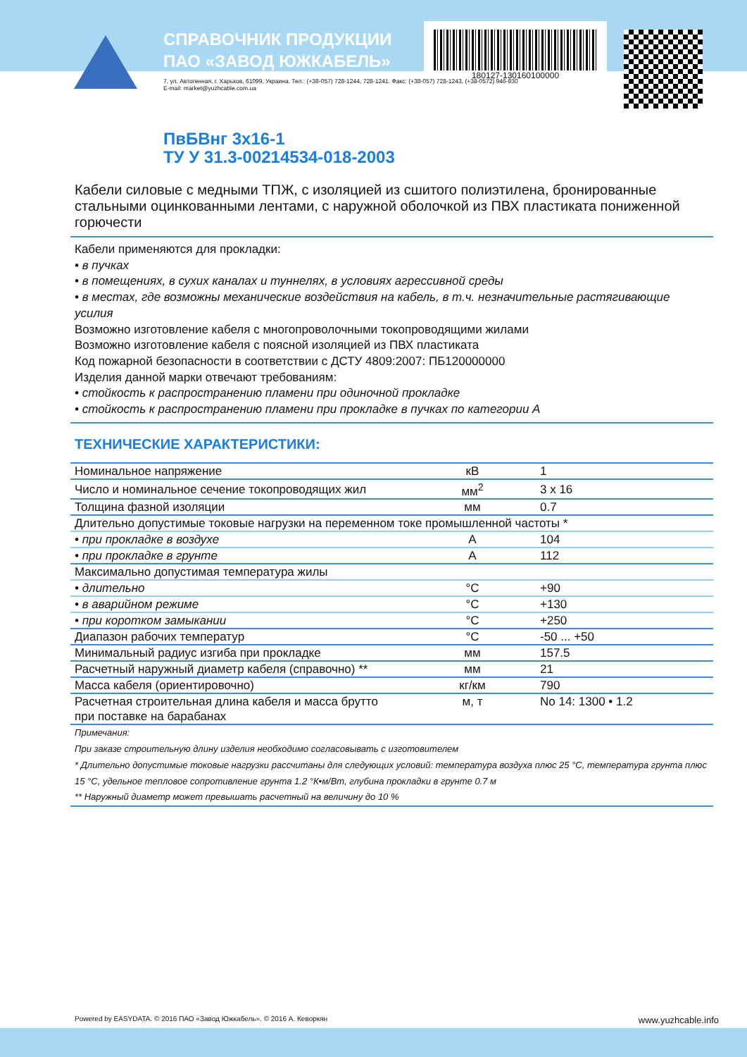СПРАВОЧНИК ПРОДУКЦИИ
ПАО «ЗАВОД ЮЖКАБЕЛЬ»
7, ул. Автогенная, г. Харьков, 61099, Украина. Тел.: (+38-057) 728-1244, 728-1241. Факс: (+38-057) 728-1243, (+38-0572) 946-830
E-mail: market@yuzhcable.com.ua
180127-130160100000
ПвБВнг 3х16-1
ТУ У 31.3-00214534-018-2003
Кабели силовые с медными ТПЖ, с изоляцией из сшитого полиэтилена, бронированные стальными оцинкованными лентами, с наружной оболочкой из ПВХ пластиката пониженной горючести
Кабели применяются для прокладки:
• в пучках
• в помещениях, в сухих каналах и туннелях, в условиях агрессивной среды
• в местах, где возможны механические воздействия на кабель, в т.ч. незначительные растягивающие усилия
Возможно изготовление кабеля с многопроволочными токопроводящими жилами
Возможно изготовление кабеля с поясной изоляцией из ПВХ пластиката
Код пожарной безопасности в соответствии с ДСТУ 4809:2007: ПБ120000000
Изделия данной марки отвечают требованиям:
• стойкость к распространению пламени при одиночной прокладке
• стойкость к распространению пламени при прокладке в пучках по категории А
ТЕХНИЧЕСКИЕ ХАРАКТЕРИСТИКИ:
| Номинальное напряжение | кВ | 1 |
| Число и номинальное сечение токопроводящих жил | мм<sup>2</sup> | 3 x 16 |
| Толщина фазной изоляции | мм | 0.7 |
| Длительно допустимые токовые нагрузки на переменном токе промышленной частоты * | | |
| • при прокладке в воздухе | А | 104 |
| • при прокладке в грунте | А | 112 |
| Максимально допустимая температура жилы | | |
| • длительно | °С | +90 |
| • в аварийном режиме | °С | +130 |
| • при коротком замыкании | °С | +250 |
| Диапазон рабочих температур | °С | -50 ... +50 |
| Минимальный радиус изгиба при прокладке | мм | 157.5 |
| Расчетный наружный диаметр кабеля (справочно) ** | мм | 21 |
| Масса кабеля (ориентировочно) | кг/км | 790 |
| Расчетная строительная длина кабеля и масса брутто при поставке на барабанах | м, т | No 14: 1300 • 1.2 |
Примечания:
При заказе строительную длину изделия необходимо согласовывать с изготовителем
* Длительно допустимые токовые нагрузки рассчитаны для следующих условий: температура воздуха плюс 25 °С, температура грунта плюс 15 °С, удельное тепловое сопротивление грунта 1.2 °К•м/Вт, глубина прокладки в грунте 0.7 м
** Наружный диаметр может превышать расчетный на величину до 10 %
Powered by EASYDATA. © 2016 ПАО «Завод Южкабель». © 2016 А. Кеворкян www.yuzhcable.info